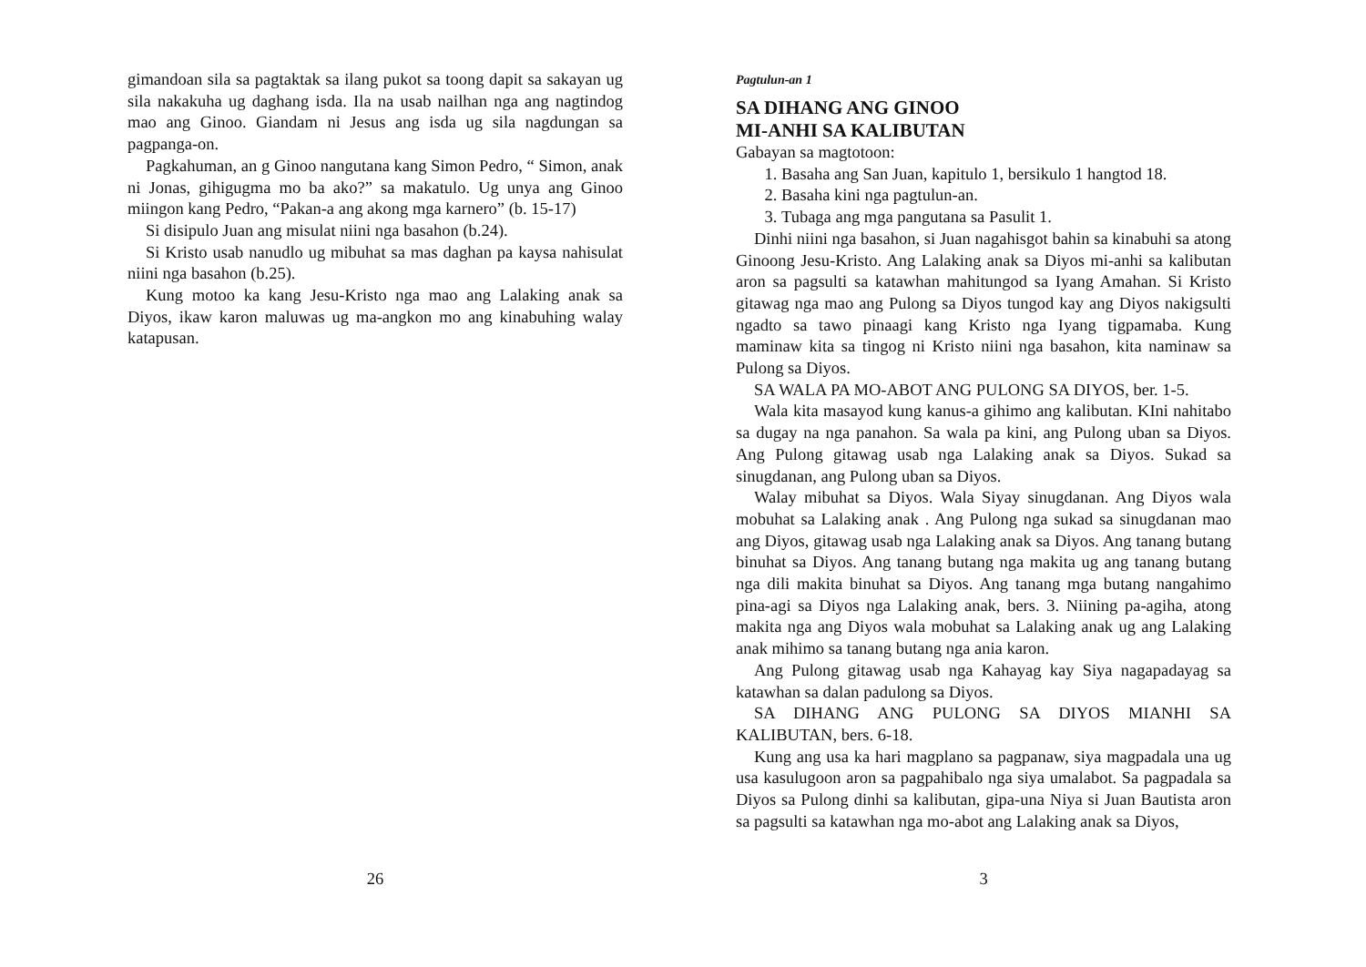gimandoan sila sa pagtaktak sa ilang pukot sa toong dapit sa sakayan ug sila nakakuha ug daghang isda. Ila na usab nailhan nga ang nagtindog mao ang Ginoo. Giandam ni Jesus ang isda ug sila nagdungan sa pagpanga-on.
Pagkahuman, an g Ginoo nangutana kang Simon Pedro, “ Simon, anak ni Jonas, gihigugma mo ba ako?” sa makatulo. Ug unya ang Ginoo miingon kang Pedro, “Pakan-a ang akong mga karnero” (b. 15-17)
Si disipulo Juan ang misulat niini nga basahon (b.24).
Si Kristo usab nanudlo ug mibuhat sa mas daghan pa kaysa nahisulat niini nga basahon (b.25).
Kung motoo ka kang Jesu-Kristo nga mao ang Lalaking anak sa Diyos, ikaw karon maluwas ug ma-angkon mo ang kinabuhing walay katapusan.
26
Pagtulun-an 1
SA DIHANG ANG GINOO
MI-ANHI SA KALIBUTAN
Gabayan sa magtotoon:
1. Basaha ang San Juan, kapitulo 1, bersikulo 1 hangtod 18.
2. Basaha kini nga pagtulun-an.
3. Tubaga ang mga pangutana sa Pasulit 1.
Dinhi niini nga basahon, si Juan nagahisgot bahin sa kinabuhi sa atong Ginoong Jesu-Kristo. Ang Lalaking anak sa Diyos mi-anhi sa kalibutan aron sa pagsulti sa katawhan mahitungod sa Iyang Amahan. Si Kristo gitawag nga mao ang Pulong sa Diyos tungod kay ang Diyos nakigsulti ngadto sa tawo pinaagi kang Kristo nga Iyang tigpamaba. Kung maminaw kita sa tingog ni Kristo niini nga basahon, kita naminaw sa Pulong sa Diyos.
SA WALA PA MO-ABOT ANG PULONG SA DIYOS, ber. 1-5.
Wala kita masayod kung kanus-a gihimo ang kalibutan. KIni nahitabo sa dugay na nga panahon. Sa wala pa kini, ang Pulong uban sa Diyos. Ang Pulong gitawag usab nga Lalaking anak sa Diyos. Sukad sa sinugdanan, ang Pulong uban sa Diyos.
Walay mibuhat sa Diyos. Wala Siyay sinugdanan. Ang Diyos wala mobuhat sa Lalaking anak . Ang Pulong nga sukad sa sinugdanan mao ang Diyos, gitawag usab nga Lalaking anak sa Diyos. Ang tanang butang binuhat sa Diyos. Ang tanang butang nga makita ug ang tanang butang nga dili makita binuhat sa Diyos. Ang tanang mga butang nangahimo pina-agi sa Diyos nga Lalaking anak, bers. 3. Niining pa-agiha, atong makita nga ang Diyos wala mobuhat sa Lalaking anak ug ang Lalaking anak mihimo sa tanang butang nga ania karon.
Ang Pulong gitawag usab nga Kahayag kay Siya nagapadayag sa katawhan sa dalan padulong sa Diyos.
SA DIHANG ANG PULONG SA DIYOS MIANHI SA KALIBUTAN, bers. 6-18.
Kung ang usa ka hari magplano sa pagpanaw, siya magpadala una ug usa kasulugoon aron sa pagpahibalo nga siya umalabot. Sa pagpadala sa Diyos sa Pulong dinhi sa kalibutan, gipa-una Niya si Juan Bautista aron sa pagsulti sa katawhan nga mo-abot ang Lalaking anak sa Diyos,
3